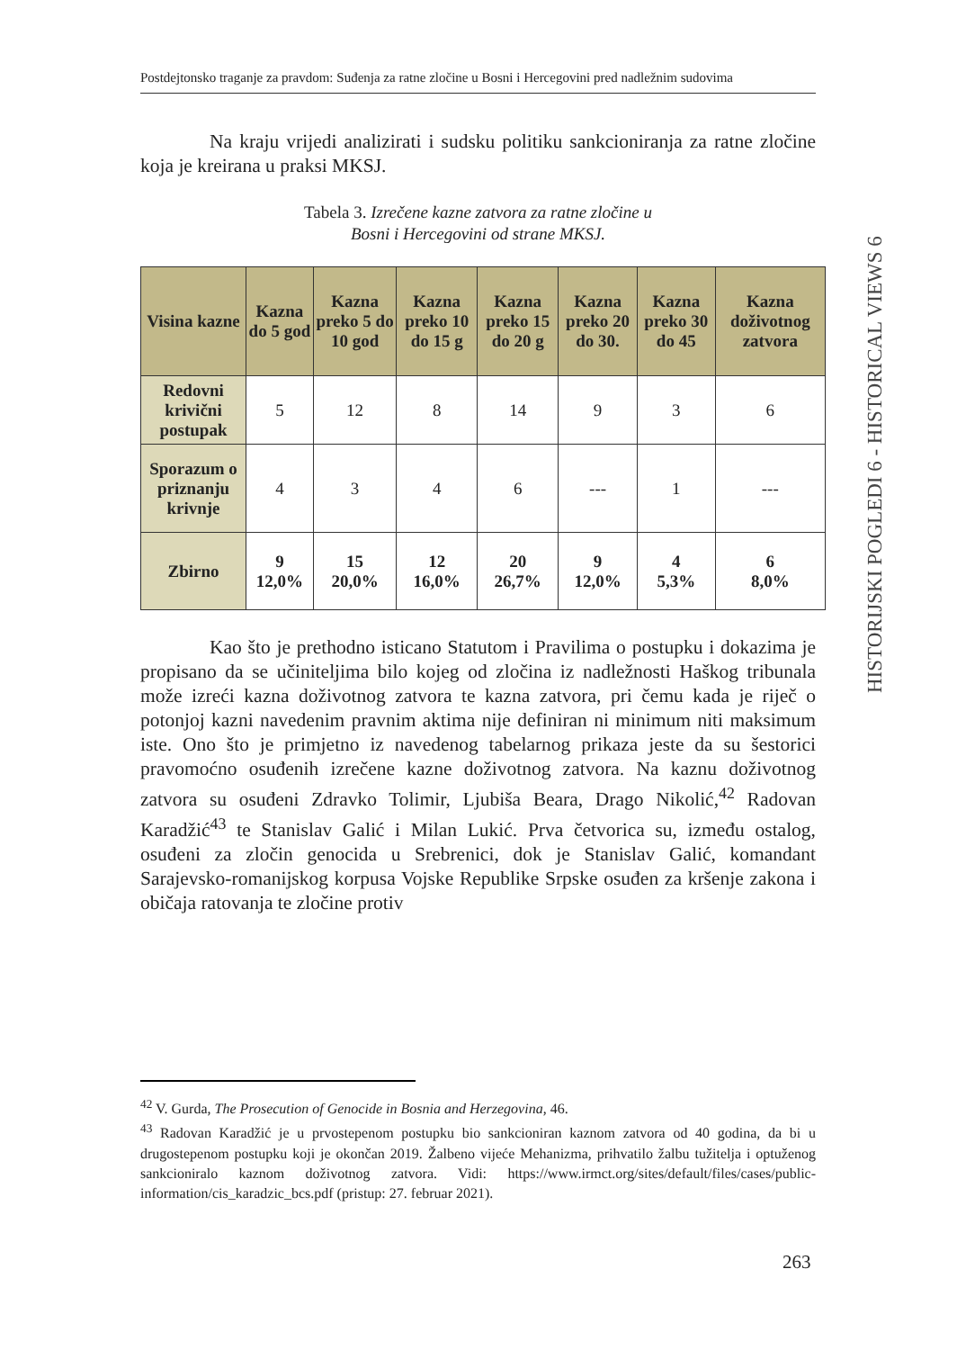Postdejtonsko traganje za pravdom: Suđenja za ratne zločine u Bosni i Hercegovini pred nadležnim sudovima
Na kraju vrijedi analizirati i sudsku politiku sankcioniranja za ratne zločine koja je kreirana u praksi MKSJ.
Tabela 3. Izrečene kazne zatvora za ratne zločine u
Bosni i Hercegovini od strane MKSJ.
| Visina kazne | Kazna do 5 god | Kazna preko 5 do 10 god | Kazna preko 10 do 15 g | Kazna preko 15 do 20 g | Kazna preko 20 do 30. | Kazna preko 30 do 45 | Kazna doživotnog zatvora |
| --- | --- | --- | --- | --- | --- | --- | --- |
| Redovni krivični postupak | 5 | 12 | 8 | 14 | 9 | 3 | 6 |
| Sporazum o priznanju krivnje | 4 | 3 | 4 | 6 | --- | 1 | --- |
| Zbirno | 9 12,0% | 15 20,0% | 12 16,0% | 20 26,7% | 9 12,0% | 4 5,3% | 6 8,0% |
Kao što je prethodno isticano Statutom i Pravilima o postupku i dokazima je propisano da se učiniteljima bilo kojeg od zločina iz nadležnosti Haškog tribunala može izreći kazna doživotnog zatvora te kazna zatvora, pri čemu kada je riječ o potonjoj kazni navedenim pravnim aktima nije definiran ni minimum niti maksimum iste. Ono što je primjetno iz navedenog tabelarnog prikaza jeste da su šestorici pravomoćno osuđenih izrečene kazne doživotnog zatvora. Na kaznu doživotnog zatvora su osuđeni Zdravko Tolimir, Ljubiša Beara, Drago Nikolić,<sup>42</sup> Radovan Karadžić<sup>43</sup> te Stanislav Galić i Milan Lukić. Prva četvorica su, između ostalog, osuđeni za zločin genocida u Srebrenici, dok je Stanislav Galić, komandant Sarajevsko-romanijskog korpusa Vojske Republike Srpske osuđen za kršenje zakona i običaja ratovanja te zločine protiv
<sup>42</sup> V. Gurda, The Prosecution of Genocide in Bosnia and Herzegovina, 46.
<sup>43</sup> Radovan Karadžić je u prvostepenom postupku bio sankcioniran kaznom zatvora od 40 godina, da bi u drugostepenom postupku koji je okončan 2019. Žalbeno vijeće Mehanizma, prihvatilo žalbu tužitelja i optuženog sankcioniralo kaznom doživotnog zatvora. Vidi: https://www.irmct.org/sites/default/files/cases/public-information/cis_karadzic_bcs.pdf (pristup: 27. februar 2021).
HISTORIJSKI POGLEDI 6 - HISTORICAL VIEWS 6
263